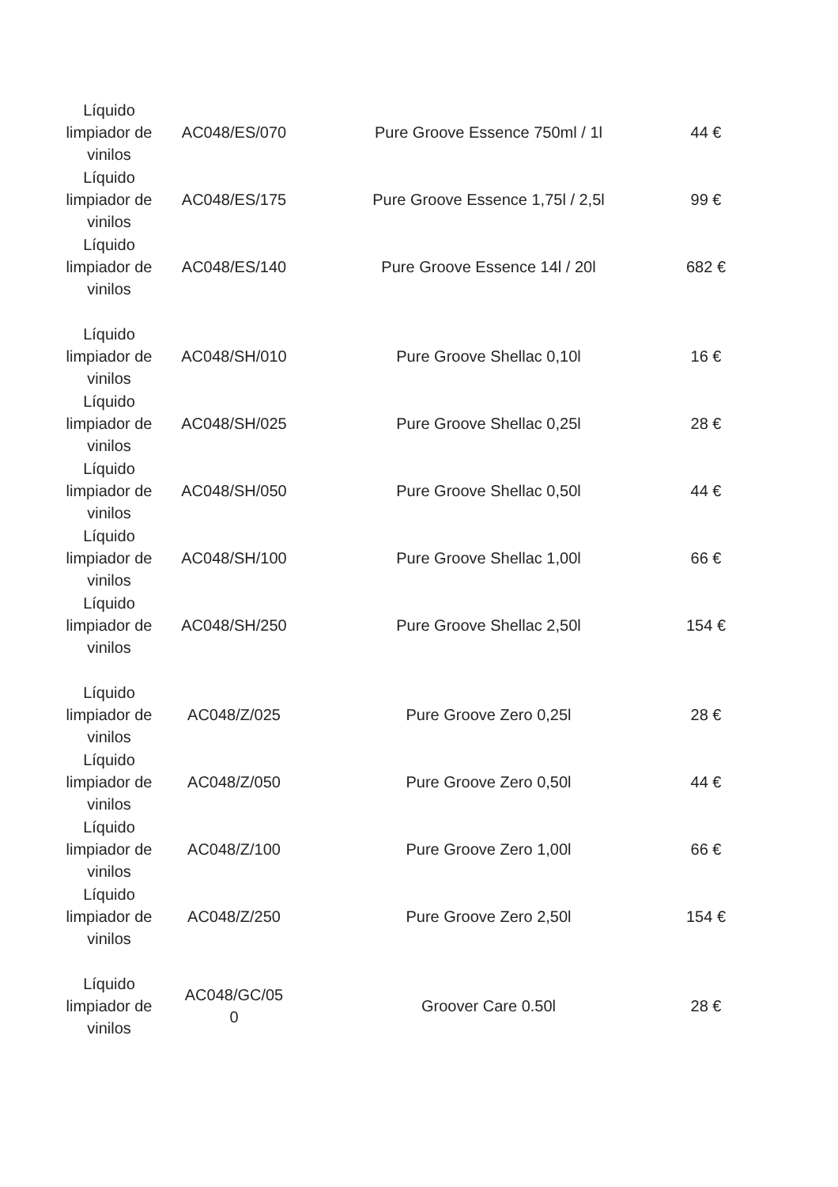| Líquido limpiador de vinilos | AC048/ES/070 | Pure Groove Essence 750ml / 1l | 44 € |
| Líquido limpiador de vinilos | AC048/ES/175 | Pure Groove Essence 1,75l / 2,5l | 99 € |
| Líquido limpiador de vinilos | AC048/ES/140 | Pure Groove Essence 14l / 20l | 682 € |
| Líquido limpiador de vinilos | AC048/SH/010 | Pure Groove Shellac 0,10l | 16 € |
| Líquido limpiador de vinilos | AC048/SH/025 | Pure Groove Shellac 0,25l | 28 € |
| Líquido limpiador de vinilos | AC048/SH/050 | Pure Groove Shellac 0,50l | 44 € |
| Líquido limpiador de vinilos | AC048/SH/100 | Pure Groove Shellac 1,00l | 66 € |
| Líquido limpiador de vinilos | AC048/SH/250 | Pure Groove Shellac 2,50l | 154 € |
| Líquido limpiador de vinilos | AC048/Z/025 | Pure Groove Zero 0,25l | 28 € |
| Líquido limpiador de vinilos | AC048/Z/050 | Pure Groove Zero 0,50l | 44 € |
| Líquido limpiador de vinilos | AC048/Z/100 | Pure Groove Zero 1,00l | 66 € |
| Líquido limpiador de vinilos | AC048/Z/250 | Pure Groove Zero 2,50l | 154 € |
| Líquido limpiador de vinilos | AC048/GC/05 0 | Groover Care 0.50l | 28 € |